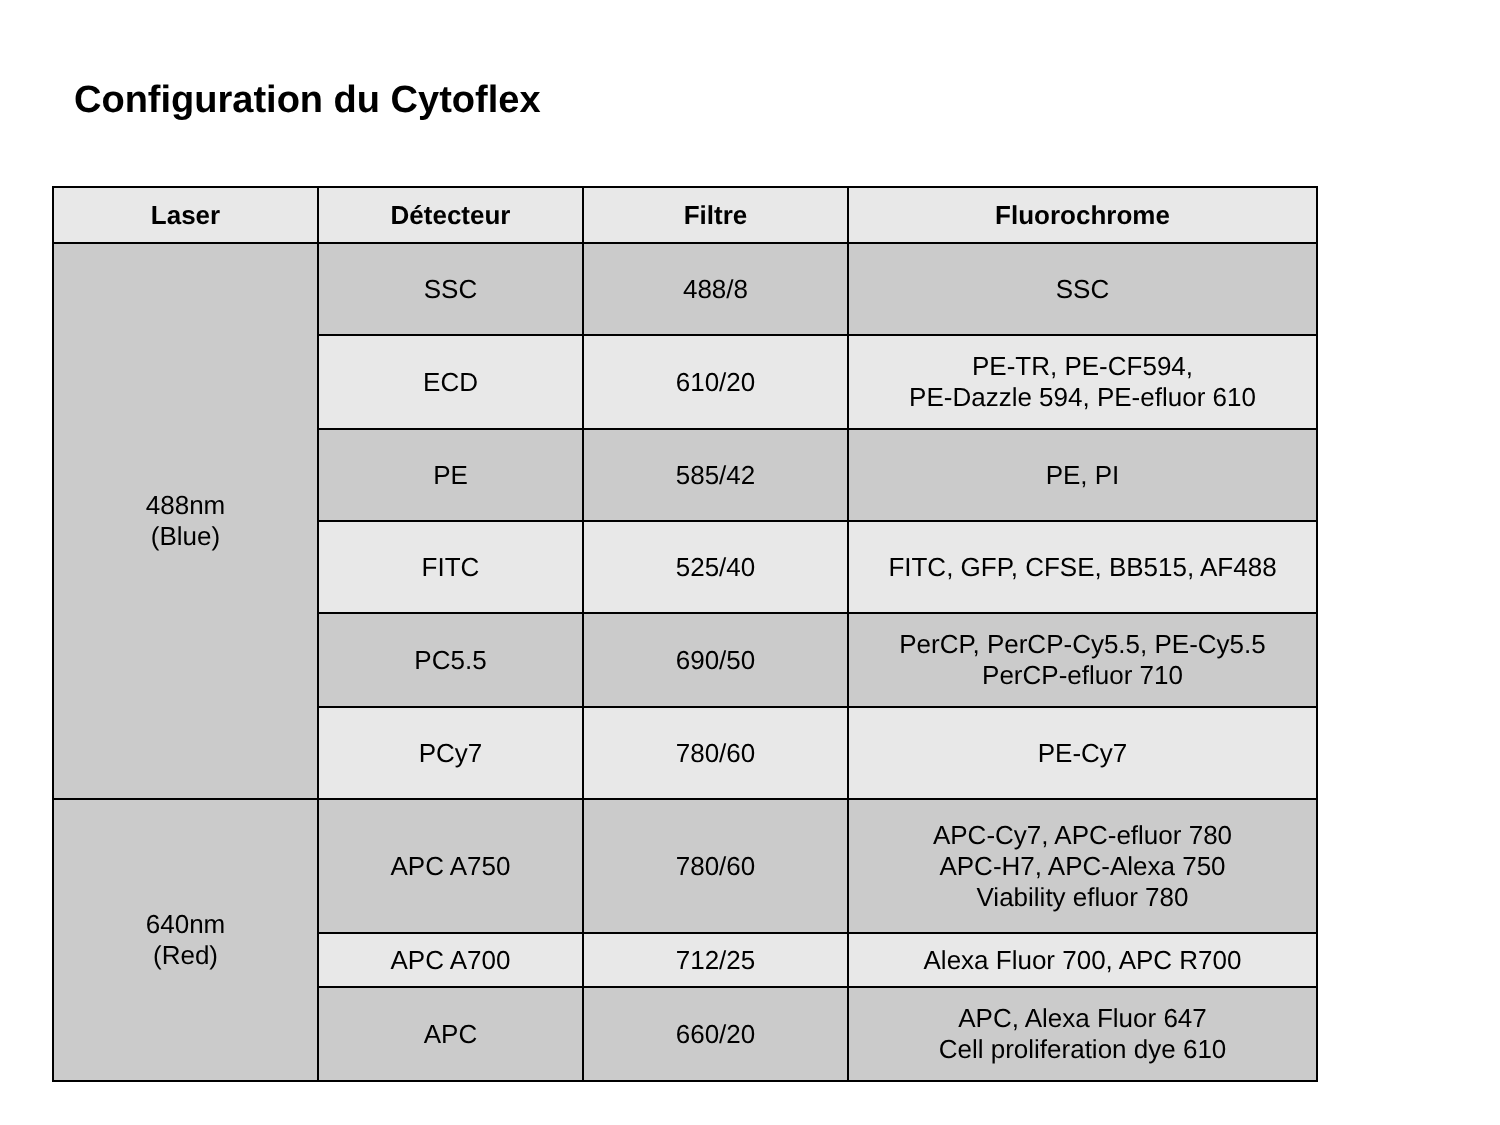Configuration du Cytoflex
| Laser | Détecteur | Filtre | Fluorochrome |
| --- | --- | --- | --- |
| 488nm (Blue) | SSC | 488/8 | SSC |
| | ECD | 610/20 | PE-TR, PE-CF594, PE-Dazzle 594, PE-efluor 610 |
| | PE | 585/42 | PE, PI |
| | FITC | 525/40 | FITC, GFP, CFSE, BB515, AF488 |
| | PC5.5 | 690/50 | PerCP, PerCP-Cy5.5, PE-Cy5.5 PerCP-efluor 710 |
| | PCy7 | 780/60 | PE-Cy7 |
| 640nm (Red) | APC A750 | 780/60 | APC-Cy7, APC-efluor 780 APC-H7, APC-Alexa 750 Viability efluor 780 |
| | APC A700 | 712/25 | Alexa Fluor 700, APC R700 |
| | APC | 660/20 | APC, Alexa Fluor 647 Cell proliferation dye 610 |